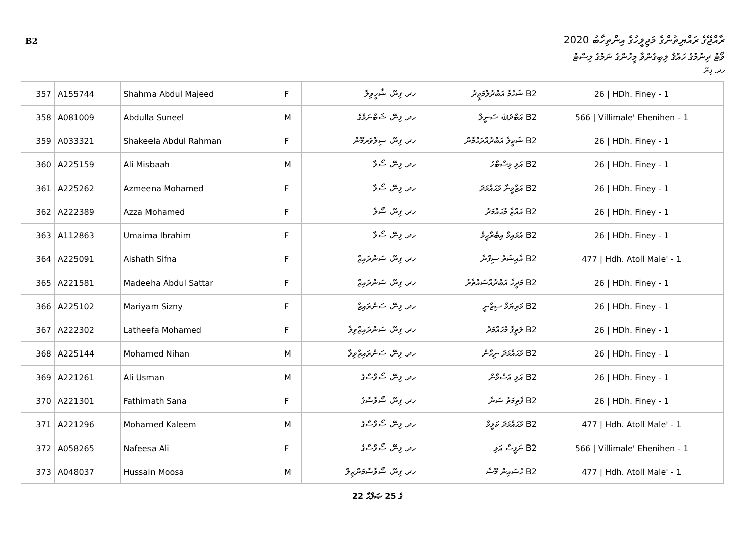B2
ރާއްޖޭގެ ރައްޔިތުންގެ މަޖިލީހުގެ އިންތިހާބު 2020
ވޯޓު ދިނުމުގެ ހައްޤު ލިބިގެންވާ މީހުންގެ ނަމުގެ ލިސްޓު
ހދ. ފިނޭ
| 357 | A155744 | Shahma Abdul Majeed | F | ހދ. ފިނޭ، ޝާހީވިލާ | B2 ޝަހުމާ އަބްދުލްމަޖީދު | 26 / HDh. Finey - 1 |
| 358 | A081009 | Abdulla Suneel | M | ހދ. ފިނޭ، ޝަބްނަމްގެ | B2 އަބްދުﷲ ސުނީލް | 566 / Villimale' Ehenihen - 1 |
| 359 | A033321 | Shakeela Abdul Rahman | F | ހދ. ފިނޭ، ސިލްވަރމޫން | B2 ޝަކީލާ އަބްދުއްރަޙްމާން | 26 / HDh. Finey - 1 |
| 360 | A225159 | Ali Misbaah | M | ހދ. ފިނޭ، ސޯލާ | B2 އަލި މިސްބާހު | 26 / HDh. Finey - 1 |
| 361 | A225262 | Azmeena Mohamed | F | ހދ. ފިނޭ، ސޯލާ | B2 އަޒްމީނާ މުޙައްމަދު | 26 / HDh. Finey - 1 |
| 362 | A222389 | Azza Mohamed | F | ހދ. ފިނޭ، ސޯލާ | B2 އައްޒާ މުޙައްމަދު | 26 / HDh. Finey - 1 |
| 363 | A112863 | Umaima Ibrahim | F | ހދ. ފިނޭ، ސޯލާ | B2 އުމައިމާ އިބްރާހީމް | 26 / HDh. Finey - 1 |
| 364 | A225091 | Aishath Sifna | F | ހދ. ފިނޭ، ސަންރައިޒް | B2 އާއިޝަތު ސިފްނާ | 477 / Hdh. Atoll Male' - 1 |
| 365 | A221581 | Madeeha Abdul Sattar | F | ހދ. ފިނޭ، ސަންރައިޒް | B2 މަދީހާ އަބްދުއްސައްތާރު | 26 / HDh. Finey - 1 |
| 366 | A225102 | Mariyam Sizny | F | ހދ. ފިނޭ، ސަންރައިޒް | B2 މަރިޔަމް ސިޒްނީ | 26 / HDh. Finey - 1 |
| 367 | A222302 | Latheefa Mohamed | F | ހދ. ފިނޭ، ސަންރައިޒްވިލާ | B2 ލަތީފާ މުޙައްމަދު | 26 / HDh. Finey - 1 |
| 368 | A225144 | Mohamed Nihan | M | ހދ. ފިނޭ، ސަންރައިޒްވިލާ | B2 މުޙައްމަދު ނިހާން | 26 / HDh. Finey - 1 |
| 369 | A221261 | Ali Usman | M | ހދ. ފިނޭ، ސޯވާސާގެ | B2 އަލި އުސްމާން | 26 / HDh. Finey - 1 |
| 370 | A221301 | Fathimath Sana | F | ހދ. ފިނޭ، ސޯވާސާގެ | B2 ފާތިމަތު ސަނާ | 26 / HDh. Finey - 1 |
| 371 | A221296 | Mohamed Kaleem | M | ހދ. ފިނޭ، ސޯވާސާގެ | B2 މުޙައްމަދު ކަލީމް | 477 / Hdh. Atoll Male' - 1 |
| 372 | A058265 | Nafeesa Ali | F | ހދ. ފިނޭ، ސޯވާސާގެ | B2 ނަފީސާ އަލި | 566 / Villimale' Ehenihen - 1 |
| 373 | A048037 | Hussain Moosa | M | ހދ. ފިނޭ، ސޯވާސާމަންޒިލް | B2 ހުސައިން މޫސާ | 477 / Hdh. Atoll Male' - 1 |
22 ގެ 25 ޞަފްޙާ